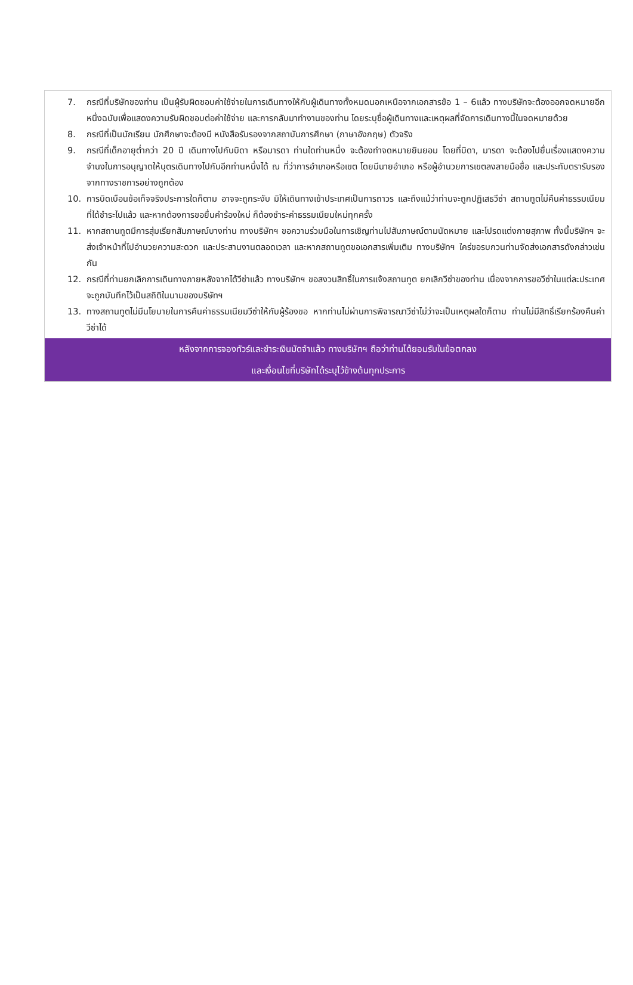7. กรณีที่บริษัทของท่าน เป็นผู้รับผิดชอบค่าใช้จ่ายในการเดินทางให้กับผู้เดินทางทั้งหมดนอกเหนือจากเอกสารข้อ 1 – 6แล้ว ทางบริษัทจะต้องออกจดหมายอีกหนึ่งฉบับเพื่อแสดงความรับผิดชอบต่อค่าใช้จ่าย และการกลับมาทำงานของท่าน โดยระบุชื่อผู้เดินทางและเหตุผลที่จัดการเดินทางนี้ในจดหมายด้วย
8. กรณีที่เป็นนักเรียน นักศึกษาจะต้องมี หนังสือรับรองจากสถาบันการศึกษา (ภาษาอังกฤษ) ตัวจริง
9. กรณีที่เด็กอายุต่ำกว่า 20 ปี เดินทางไปกับบิดา หรือมารดา ท่านใดท่านหนึ่ง จะต้องทำจดหมายยินยอม โดยที่บิดา, มารดา จะต้องไปยื่นเรื่องแสดงความจำนงในการอนุญาตให้บุตรเดินทางไปกับอีกท่านหนึ่งได้ ณ ที่ว่าการอำเภอหรือเขต โดยมีนายอำเภอ หรือผู้อำนวยการเขตลงลายมือชื่อ และประทับตรารับรองจากทางราชการอย่างถูกต้อง
10. การบิดเบือนข้อเท็จจริงประการใดก็ตาม อาจจะถูกระงับ มิให้เดินทางเข้าประเทศเป็นการถาวร และถึงแม้ว่าท่านจะถูกปฏิเสธวีซ่า สถานทูตไม่คืนค่าธรรมเนียมที่ได้ชำระไปแล้ว และหากต้องการขอยื่นคำร้องใหม่ ก็ต้องชำระค่าธรรมเนียมใหม่ทุกครั้ง
11. หากสถานทูตมีการสุ่มเรียกสัมภาษณ์บางท่าน ทางบริษัทฯ ขอความร่วมมือในการเชิญท่านไปสัมภาษณ์ตามนัดหมาย และโปรดแต่งกายสุภาพ ทั้งนี้บริษัทฯ จะส่งเจ้าหน้าที่ไปอำนวยความสะดวก และประสานงานตลอดเวลา และหากสถานทูตขอเอกสารเพิ่มเติม ทางบริษัทฯ ใคร่ขอรบกวนท่านจัดส่งเอกสารดังกล่าวเช่นกัน
12. กรณีที่ท่านยกเลิกการเดินทางภายหลังจากได้วีซ่าแล้ว ทางบริษัทฯ ขอสงวนสิทธิ์ในการแจ้งสถานทูต ยกเลิกวีซ่าของท่าน เนื่องจากการขอวีซ่าในแต่ละประเทศ จะถูกบันทึกไว้เป็นสถิติในนามของบริษัทฯ
13. ทางสถานทูตไม่มีนโยบายในการคืนค่าธรรมเนียมวีซ่าให้กับผู้ร้องขอ หากท่านไม่ผ่านการพิจารณาวีซ่าไม่ว่าจะเป็นเหตุผลใดก็ตาม ท่านไม่มีสิทธิ์เรียกร้องคืนค่าวีซ่าได้
หลังจากการจองทัวร์และชำระเงินมัดจำแล้ว ทางบริษัทฯ ถือว่าท่านได้ยอมรับในข้อตกลง
และเงื่อนไขที่บริษัทได้ระบุไว้ข้างต้นทุกประการ